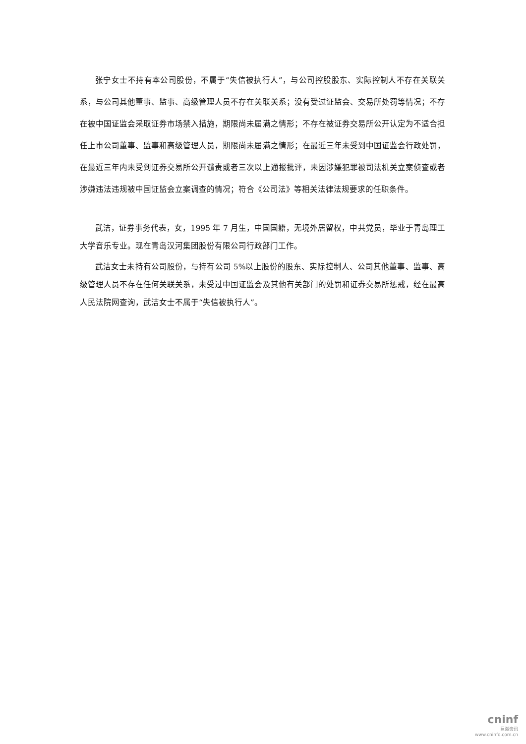张宁女士不持有本公司股份，不属于“失信被执行人”，与公司控股股东、实际控制人不存在关联关系，与公司其他董事、监事、高级管理人员不存在关联关系；没有受过证监会、交易所处罚等情况；不存在被中国证监会采取证券市场禁入措施，期限尚未届满之情形；不存在被证券交易所公开认定为不适合担任上市公司董事、监事和高级管理人员，期限尚未届满之情形；在最近三年未受到中国证监会行政处罚，在最近三年内未受到证券交易所公开谴责或者三次以上通报批评，未因涉嫌犯罪被司法机关立案侦查或者涉嫌违法违规被中国证监会立案调查的情况；符合《公司法》等相关法律法规要求的任职条件。
武洁，证券事务代表，女，1995 年 7 月生，中国国籍，无境外居留权，中共党员，毕业于青岛理工大学音乐专业。现在青岛汉河集团股份有限公司行政部门工作。
武洁女士未持有公司股份，与持有公司 5%以上股份的股东、实际控制人、公司其他董事、监事、高级管理人员不存在任何关联关系，未受过中国证监会及其他有关部门的处罚和证券交易所惩戒，经在最高人民法院网查询，武洁女士不属于“失信被执行人”。
cninf
巨潮资讯
www.cninfo.com.cn